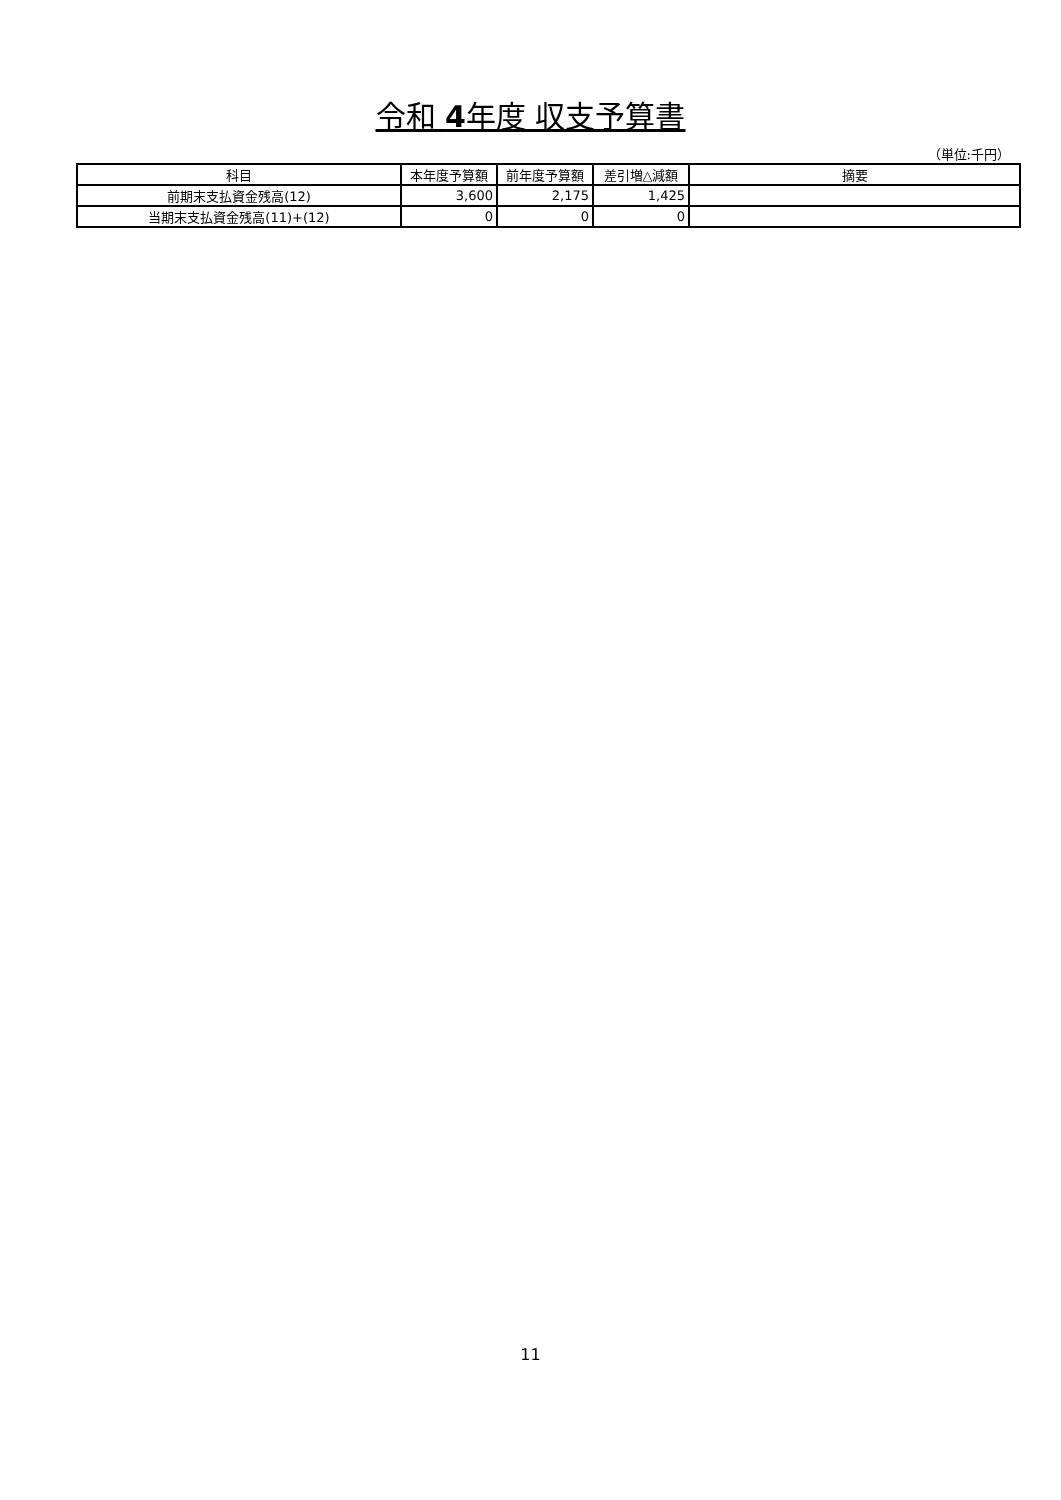令和 4年度 収支予算書
（単位:千円）
| 科目 | 本年度予算額 | 前年度予算額 | 差引増△減額 | 摘要 |
| --- | --- | --- | --- | --- |
| 前期末支払資金残高(12) | 3,600 | 2,175 | 1,425 | |
| 当期末支払資金残高(11)+(12) | 0 | 0 | 0 | |
11